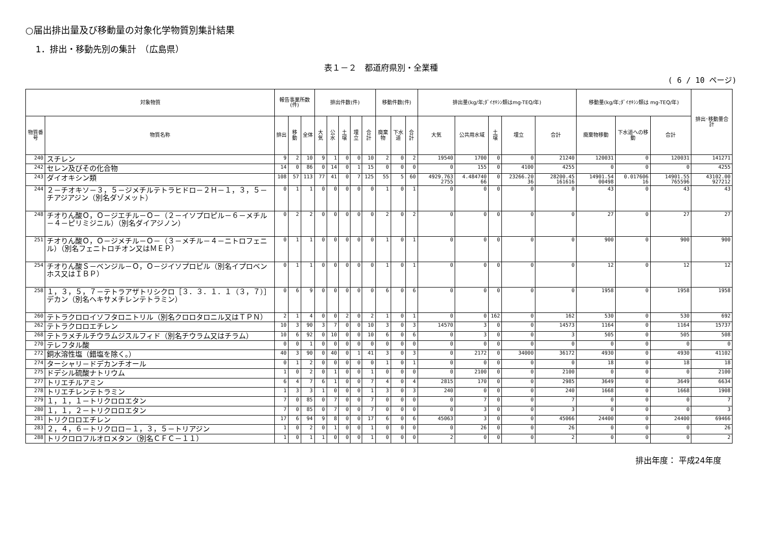○届出排出量及び移動量の対象化学物質別集計結果
1．排出・移動先別の集計　（広島県）
表１－２　都道府県別・全業種
( 6 / 10 ページ)
| 対象物質 | | 報告事業所数(件) | | | 排出件数(件) | | | | | 移動件数(件) | | | 排出量(kg/年;ﾀﾞｲｵｷｼﾝ類はmg-TEQ/年) | | | | | 移動量(kg/年;ﾀﾞｲｵｷｼﾝ類は mg-TEQ/年) | | | 排出･移動量合計 |
| --- | --- | --- | --- | --- | --- | --- | --- | --- | --- | --- | --- | --- | --- | --- | --- | --- | --- | --- | --- | --- | --- |
| 物質番号 | 物質名称 | 排出 | 移動 | 全体 | 大気 | 公水 | 土壌 | 埋立 | 合計 | 廃棄物 | 下水道 | 合計 | 大気 | 公共用水域 | 土壌 | 埋立 | 合計 | 廃棄物移動 | 下水道への移動 | 合計 | |
| 240 | スチレン | 9 | 2 | 10 | 9 | 1 | 0 | 0 | 10 | 2 | 0 | 2 | 19540 | 1700 | 0 | 0 | 21240 | 120031 | 0 | 120031 | 141271 |
| 242 | セレン及びその化合物 | 14 | 0 | 86 | 0 | 14 | 0 | 1 | 15 | 0 | 0 | 0 | 0 | 155 | 0 | 4100 | 4255 | 0 | 0 | 0 | 4255 |
| 243 | ダイオキシン類 | 108 | 57 | 113 | 77 | 41 | 0 | 7 | 125 | 55 | 5 | 60 | 4929.763 2755 | 4.484740 66 | 0 | 23266.20 36 | 28200.45 161616 | 14901.54 00498 | 0.017606 16 | 14901.55 765596 | 43102.00 927212 |
| 244 | ２－チオキソ－３，５－ジメチルテトラヒドロ－２Ｈ－１，３，５－チアジアジン（別名ダゾメット） | 0 | 1 | 1 | 0 | 0 | 0 | 0 | 0 | 1 | 0 | 1 | 0 | 0 | 0 | 0 | 0 | 43 | 0 | 43 | 43 |
| 248 | チオりん酸Ｏ，Ｏ－ジエチル－Ｏ－（２－イソプロピル－６－メチル－４－ピリミジニル）（別名ダイアジノン） | 0 | 2 | 2 | 0 | 0 | 0 | 0 | 0 | 2 | 0 | 2 | 0 | 0 | 0 | 0 | 0 | 27 | 0 | 27 | 27 |
| 251 | チオりん酸Ｏ，Ｏ－ジメチル－Ｏ－（３－メチル－４－ニトロフェニル）（別名フェニトロチオン又はＭＥＰ） | 0 | 1 | 1 | 0 | 0 | 0 | 0 | 0 | 1 | 0 | 1 | 0 | 0 | 0 | 0 | 0 | 900 | 0 | 900 | 900 |
| 254 | チオりん酸Ｓ－ベンジル－Ｏ，Ｏ－ジイソプロピル（別名イプロベンホス又はＩＢＰ） | 0 | 1 | 1 | 0 | 0 | 0 | 0 | 0 | 1 | 0 | 1 | 0 | 0 | 0 | 0 | 0 | 12 | 0 | 12 | 12 |
| 258 | １，３，５，７－テトラアザトリシクロ［３．３．１．１（３，７）］デカン（別名ヘキサメチレンテトラミン） | 0 | 6 | 9 | 0 | 0 | 0 | 0 | 0 | 6 | 0 | 6 | 0 | 0 | 0 | 0 | 0 | 1958 | 0 | 1958 | 1958 |
| 260 | テトラクロロイソフタロニトリル（別名クロロタロニル又はＴＰＮ） | 2 | 1 | 4 | 0 | 0 | 2 | 0 | 2 | 1 | 0 | 1 | 0 | 0 | 162 | 0 | 162 | 530 | 0 | 530 | 692 |
| 262 | テトラクロロエチレン | 10 | 3 | 90 | 3 | 7 | 0 | 0 | 10 | 3 | 0 | 3 | 14570 | 3 | 0 | 0 | 14573 | 1164 | 0 | 1164 | 15737 |
| 268 | テトラメチルチウラムジスルフィド（別名チウラム又はチラム） | 10 | 6 | 92 | 0 | 10 | 0 | 0 | 10 | 6 | 0 | 6 | 0 | 3 | 0 | 0 | 3 | 505 | 0 | 505 | 508 |
| 270 | テレフタル酸 | 0 | 0 | 1 | 0 | 0 | 0 | 0 | 0 | 0 | 0 | 0 | 0 | 0 | 0 | 0 | 0 | 0 | 0 | 0 | 0 |
| 272 | 銅水溶性塩（錯塩を除く。） | 40 | 3 | 90 | 0 | 40 | 0 | 1 | 41 | 3 | 0 | 3 | 0 | 2172 | 0 | 34000 | 36172 | 4930 | 0 | 4930 | 41102 |
| 274 | ターシャリ－ドデカンチオール | 0 | 1 | 2 | 0 | 0 | 0 | 0 | 0 | 1 | 0 | 1 | 0 | 0 | 0 | 0 | 0 | 18 | 0 | 18 | 18 |
| 275 | ドデシル硫酸ナトリウム | 1 | 0 | 2 | 0 | 1 | 0 | 0 | 1 | 0 | 0 | 0 | 0 | 2100 | 0 | 0 | 2100 | 0 | 0 | 0 | 2100 |
| 277 | トリエチルアミン | 6 | 4 | 7 | 6 | 1 | 0 | 0 | 7 | 4 | 0 | 4 | 2815 | 170 | 0 | 0 | 2985 | 3649 | 0 | 3649 | 6634 |
| 278 | トリエチレンテトラミン | 1 | 3 | 3 | 1 | 0 | 0 | 0 | 1 | 3 | 0 | 3 | 240 | 0 | 0 | 0 | 240 | 1668 | 0 | 1668 | 1908 |
| 279 | １，１，１－トリクロロエタン | 7 | 0 | 85 | 0 | 7 | 0 | 0 | 7 | 0 | 0 | 0 | 0 | 7 | 0 | 0 | 7 | 0 | 0 | 0 | 7 |
| 280 | １，１，２－トリクロロエタン | 7 | 0 | 85 | 0 | 7 | 0 | 0 | 7 | 0 | 0 | 0 | 0 | 3 | 0 | 0 | 3 | 0 | 0 | 0 | 3 |
| 281 | トリクロロエチレン | 17 | 6 | 94 | 9 | 8 | 0 | 0 | 17 | 6 | 0 | 6 | 45063 | 3 | 0 | 0 | 45066 | 24400 | 0 | 24400 | 69466 |
| 283 | ２，４，６－トリクロロ－１，３，５－トリアジン | 1 | 0 | 2 | 0 | 1 | 0 | 0 | 1 | 0 | 0 | 0 | 0 | 26 | 0 | 0 | 26 | 0 | 0 | 0 | 26 |
| 288 | トリクロロフルオロメタン（別名ＣＦＣ－１１） | 1 | 0 | 1 | 1 | 0 | 0 | 0 | 1 | 0 | 0 | 0 | 2 | 0 | 0 | 0 | 2 | 0 | 0 | 0 | 2 |
排出年度： 平成24年度